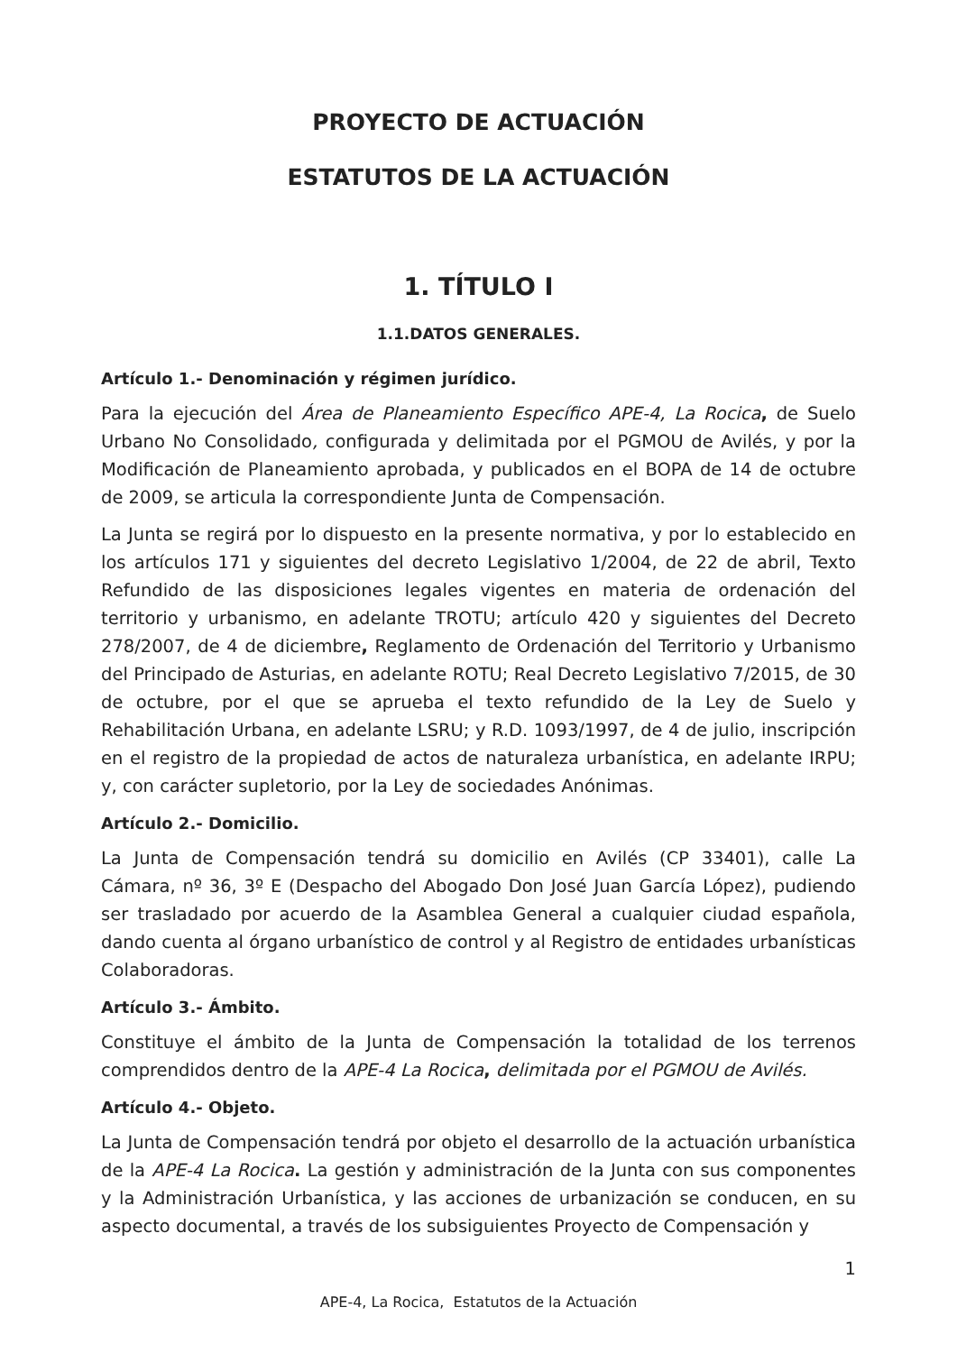PROYECTO DE ACTUACIÓN
ESTATUTOS DE LA ACTUACIÓN
1. TÍTULO I
1.1.DATOS GENERALES.
Artículo 1.- Denominación y régimen jurídico.
Para la ejecución del Área de Planeamiento Específico APE-4, La Rocica, de Suelo Urbano No Consolidado, configurada y delimitada por el PGMOU de Avilés, y por la Modificación de Planeamiento aprobada, y publicados en el BOPA de 14 de octubre de 2009, se articula la correspondiente Junta de Compensación.
La Junta se regirá por lo dispuesto en la presente normativa, y por lo establecido en los artículos 171 y siguientes del decreto Legislativo 1/2004, de 22 de abril, Texto Refundido de las disposiciones legales vigentes en materia de ordenación del territorio y urbanismo, en adelante TROTU; artículo 420 y siguientes del Decreto 278/2007, de 4 de diciembre, Reglamento de Ordenación del Territorio y Urbanismo del Principado de Asturias, en adelante ROTU; Real Decreto Legislativo 7/2015, de 30 de octubre, por el que se aprueba el texto refundido de la Ley de Suelo y Rehabilitación Urbana, en adelante LSRU; y R.D. 1093/1997, de 4 de julio, inscripción en el registro de la propiedad de actos de naturaleza urbanística, en adelante IRPU; y, con carácter supletorio, por la Ley de sociedades Anónimas.
Artículo 2.- Domicilio.
La Junta de Compensación tendrá su domicilio en Avilés (CP 33401), calle La Cámara, nº 36, 3º E (Despacho del Abogado Don José Juan García López), pudiendo ser trasladado por acuerdo de la Asamblea General a cualquier ciudad española, dando cuenta al órgano urbanístico de control y al Registro de entidades urbanísticas Colaboradoras.
Artículo 3.- Ámbito.
Constituye el ámbito de la Junta de Compensación la totalidad de los terrenos comprendidos dentro de la APE-4 La Rocica, delimitada por el PGMOU de Avilés.
Artículo 4.- Objeto.
La Junta de Compensación tendrá por objeto el desarrollo de la actuación urbanística de la APE-4 La Rocica. La gestión y administración de la Junta con sus componentes y la Administración Urbanística, y las acciones de urbanización se conducen, en su aspecto documental, a través de los subsiguientes Proyecto de Compensación y
1
APE-4, La Rocica, Estatutos de la Actuación